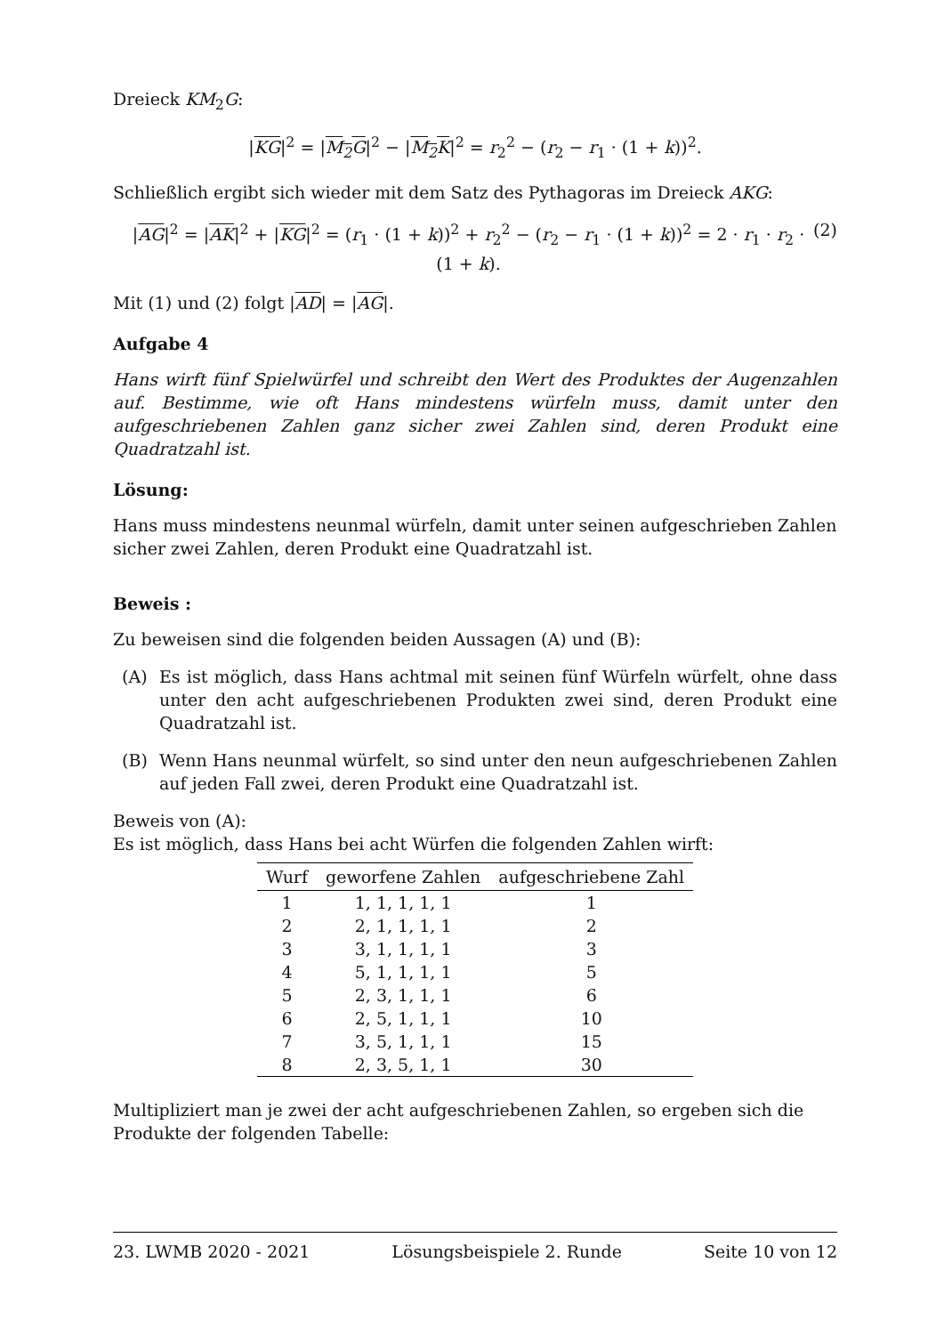Dreieck KM<sub>2</sub>G:
|KG|<sup>2</sup> = |M<sub>2</sub>G|<sup>2</sup> − |M<sub>2</sub>K|<sup>2</sup> = r<sub>2</sub><sup>2</sup> − (r<sub>2</sub> − r<sub>1</sub> · (1 + k))<sup>2</sup>.
Schließlich ergibt sich wieder mit dem Satz des Pythagoras im Dreieck AKG:
|AG|<sup>2</sup> = |AK|<sup>2</sup> + |KG|<sup>2</sup> = (r<sub>1</sub> · (1 + k))<sup>2</sup> + r<sub>2</sub><sup>2</sup> − (r<sub>2</sub> − r<sub>1</sub> · (1 + k))<sup>2</sup> = 2 · r<sub>1</sub> · r<sub>2</sub> · (1 + k). (2)
Mit (1) und (2) folgt |AD| = |AG|.
Aufgabe 4
Hans wirft fünf Spielwürfel und schreibt den Wert des Produktes der Augenzahlen auf. Bestimme, wie oft Hans mindestens würfeln muss, damit unter den aufgeschriebenen Zahlen ganz sicher zwei Zahlen sind, deren Produkt eine Quadratzahl ist.
Lösung:
Hans muss mindestens neunmal würfeln, damit unter seinen aufgeschrieben Zahlen sicher zwei Zahlen, deren Produkt eine Quadratzahl ist.
Beweis :
Zu beweisen sind die folgenden beiden Aussagen (A) und (B):
(A) Es ist möglich, dass Hans achtmal mit seinen fünf Würfeln würfelt, ohne dass unter den acht aufgeschriebenen Produkten zwei sind, deren Produkt eine Quadratzahl ist.
(B) Wenn Hans neunmal würfelt, so sind unter den neun aufgeschriebenen Zahlen auf jeden Fall zwei, deren Produkt eine Quadratzahl ist.
Beweis von (A):
Es ist möglich, dass Hans bei acht Würfen die folgenden Zahlen wirft:
| Wurf | geworfene Zahlen | aufgeschriebene Zahl |
| --- | --- | --- |
| 1 | 1, 1, 1, 1, 1 | 1 |
| 2 | 2, 1, 1, 1, 1 | 2 |
| 3 | 3, 1, 1, 1, 1 | 3 |
| 4 | 5, 1, 1, 1, 1 | 5 |
| 5 | 2, 3, 1, 1, 1 | 6 |
| 6 | 2, 5, 1, 1, 1 | 10 |
| 7 | 3, 5, 1, 1, 1 | 15 |
| 8 | 2, 3, 5, 1, 1 | 30 |
Multipliziert man je zwei der acht aufgeschriebenen Zahlen, so ergeben sich die Produkte der folgenden Tabelle:
23. LWMB 2020 - 2021 Lösungsbeispiele 2. Runde Seite 10 von 12